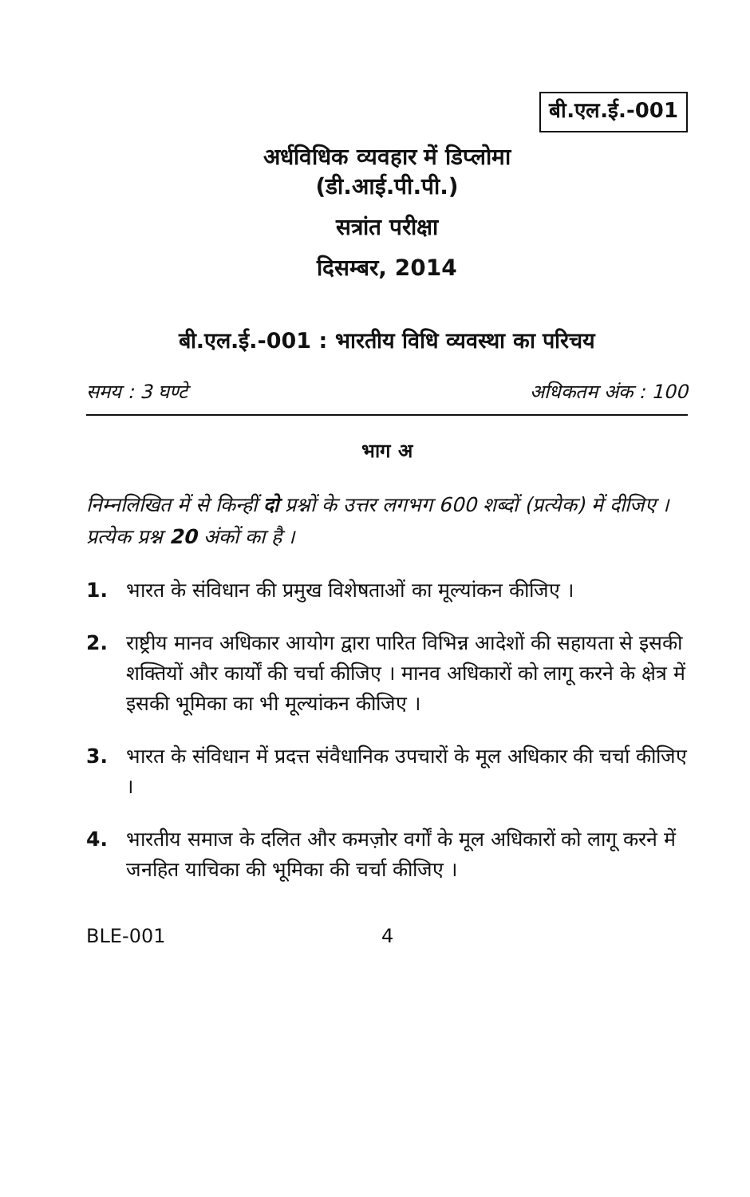बी.एल.ई.-001
अर्धविधिक व्यवहार में डिप्लोमा
(डी.आई.पी.पी.)
सत्रांत परीक्षा
दिसम्बर, 2014
बी.एल.ई.-001 : भारतीय विधि व्यवस्था का परिचय
समय : 3 घण्टे अधिकतम अंक : 100
भाग अ
निम्नलिखित में से किन्हीं दो प्रश्नों के उत्तर लगभग 600 शब्दों (प्रत्येक) में दीजिए । प्रत्येक प्रश्न 20 अंकों का है ।
1. भारत के संविधान की प्रमुख विशेषताओं का मूल्यांकन कीजिए ।
2. राष्ट्रीय मानव अधिकार आयोग द्वारा पारित विभिन्न आदेशों की सहायता से इसकी शक्तियों और कार्यों की चर्चा कीजिए । मानव अधिकारों को लागू करने के क्षेत्र में इसकी भूमिका का भी मूल्यांकन कीजिए ।
3. भारत के संविधान में प्रदत्त संवैधानिक उपचारों के मूल अधिकार की चर्चा कीजिए ।
4. भारतीय समाज के दलित और कमज़ोर वर्गों के मूल अधिकारों को लागू करने में जनहित याचिका की भूमिका की चर्चा कीजिए ।
BLE-001 4